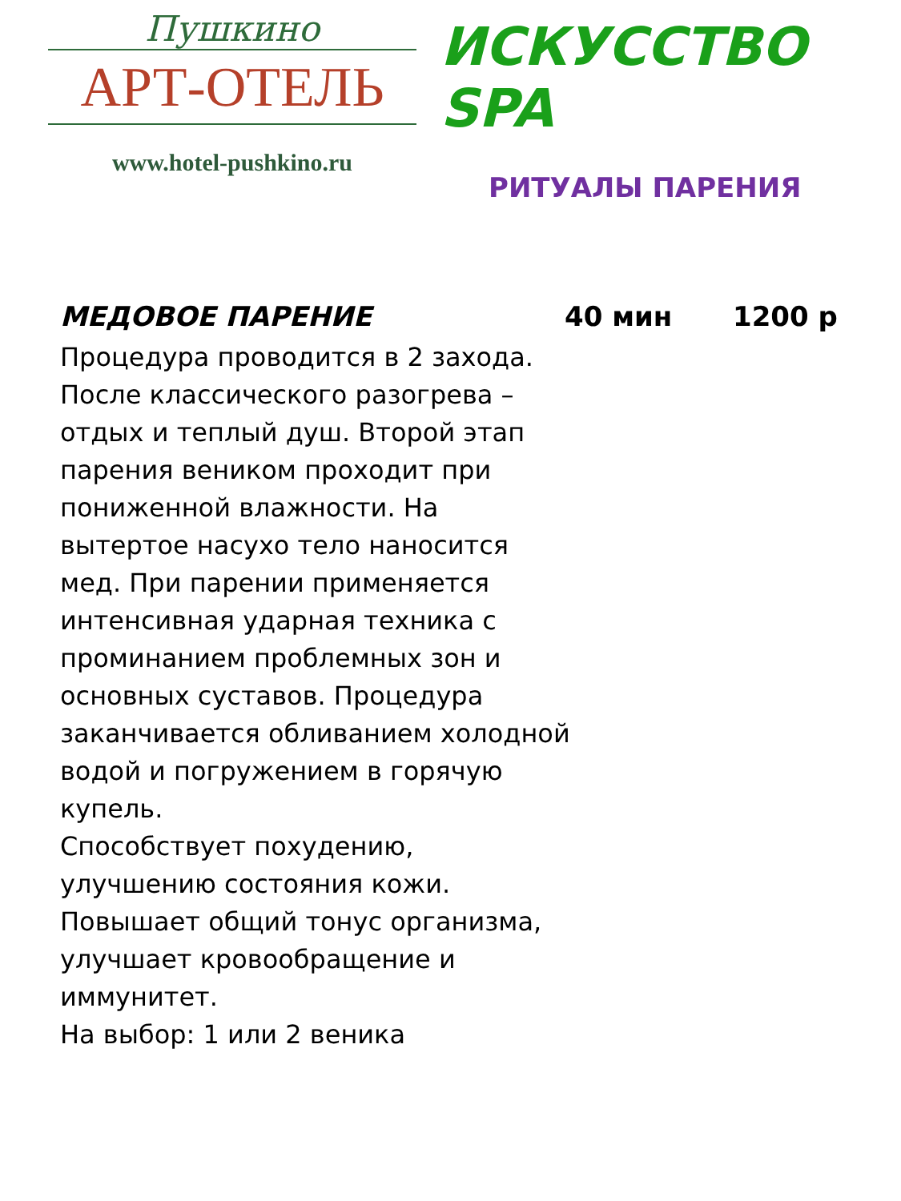Пушкино
АРТ-ОТЕЛЬ
www.hotel-pushkino.ru
ИСКУССТВО SPA
РИТУАЛЫ ПАРЕНИЯ
МЕДОВОЕ ПАРЕНИЕ 40 мин 1200 р
Процедура проводится в 2 захода. После классического разогрева – отдых и теплый душ. Второй этап парения веником проходит при пониженной влажности. На вытертое насухо тело наносится мед. При парении применяется интенсивная ударная техника с проминанием проблемных зон и основных суставов. Процедура заканчивается обливанием холодной водой и погружением в горячую купель.
Способствует похудению, улучшению состояния кожи. Повышает общий тонус организма, улучшает кровообращение и иммунитет.
На выбор: 1 или 2 веника